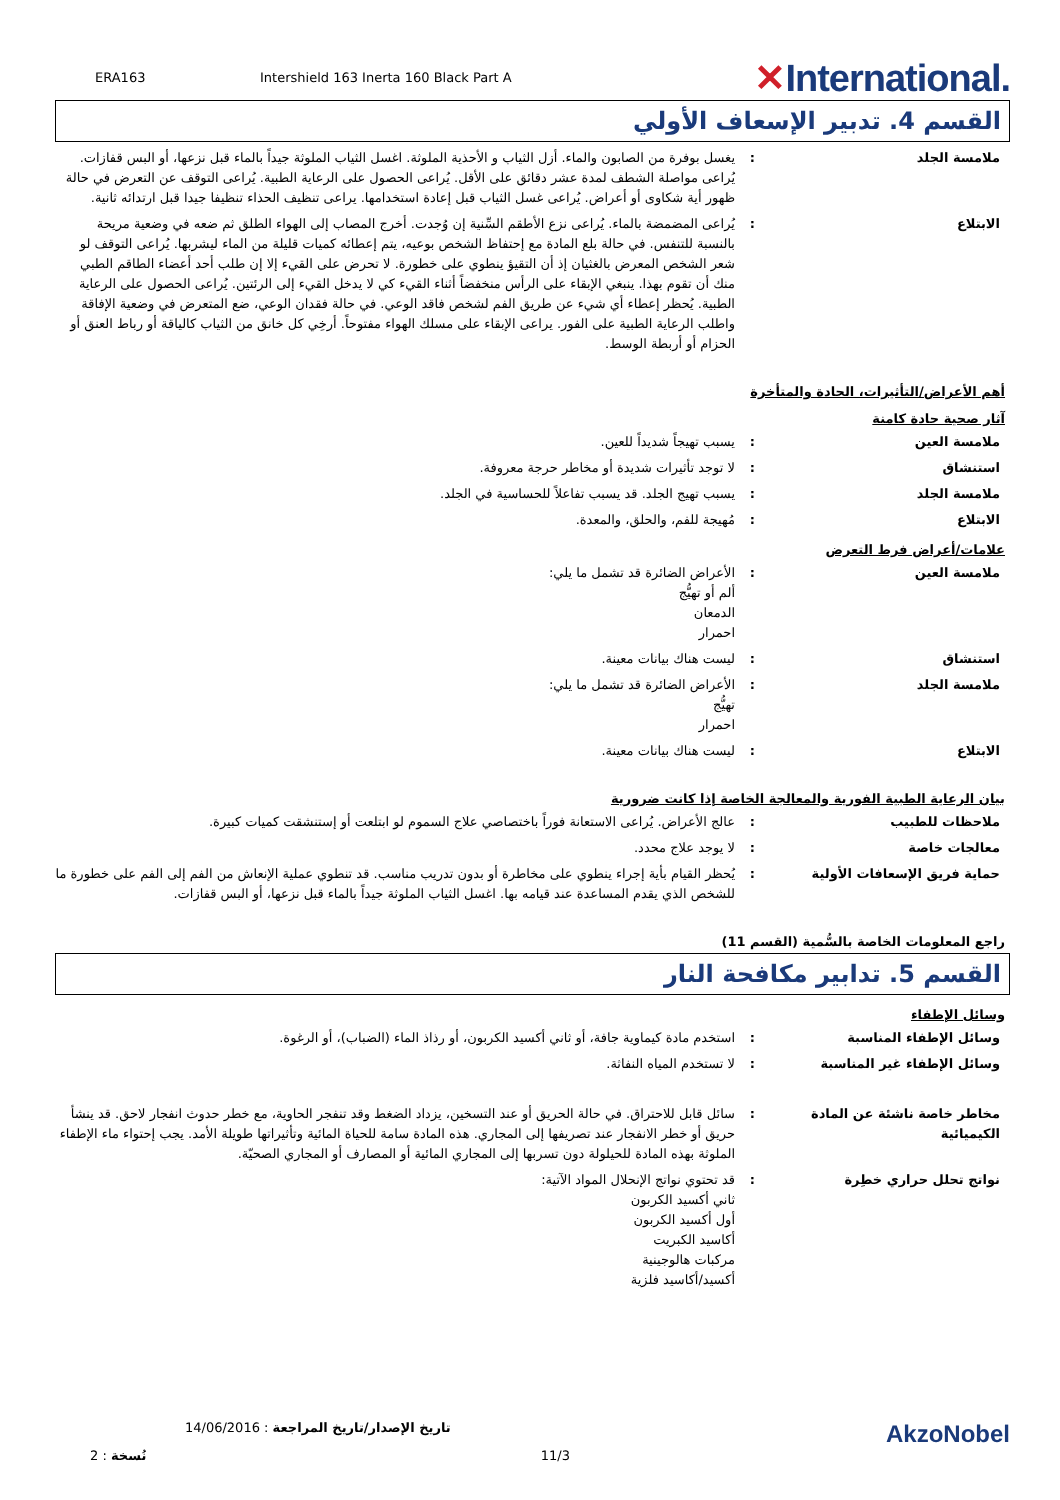ERA163
Intershield 163 Inerta 160 Black Part A
✕International.
القسم 4. تدبير الإسعاف الأولي
ملامسة الجلد : يغسل بوفرة من الصابون والماء. أزل الثياب و الأحذية الملوثة. اغسل الثياب الملوثة جيداً بالماء قبل نزعها، أو البس قفازات. يُراعى مواصلة الشطف لمدة عشر دقائق على الأقل. يُراعى الحصول على الرعاية الطبية. يُراعى التوقف عن التعرض في حالة ظهور أية شكاوى أو أعراض. يُراعى غسل الثياب قبل إعادة استخدامها. يراعى تنظيف الحذاء تنظيفا جيدا قبل ارتدائه ثانية.
الابتلاع : يُراعى المضمضة بالماء. يُراعى نزع الأطقم السِّنية إن وُجدت. أخرج المصاب إلى الهواء الطلق ثم ضعه في وضعية مريحة بالنسبة للتنفس. في حالة بلع المادة مع إحتفاظ الشخص بوعيه، يتم إعطائه كميات قليلة من الماء ليشربها. يُراعى التوقف لو شعر الشخص المعرض بالغثيان إذ أن التقيؤ ينطوي على خطورة. لا تحرض على القيء إلا إن طلب أحد أعضاء الطاقم الطبي منك أن تقوم بهذا. ينبغي الإبقاء على الرأس منخفضاً أثناء القيء كي لا يدخل القيء إلى الرئتين. يُراعى الحصول على الرعاية الطبية. يُحظر إعطاء أي شيء عن طريق الفم لشخص فاقد الوعي. في حالة فقدان الوعي، ضع المتعرض في وضعية الإفاقة واطلب الرعاية الطبية على الفور. يراعى الإبقاء على مسلك الهواء مفتوحاً. أرخِي كل خانق من الثياب كالياقة أو رباط العنق أو الحزام أو أربطة الوسط.
أهم الأعراض/التأثيرات، الحادة والمتأخرة
آثار صحية حادة كامنة
ملامسة العين : يسبب تهيجاً شديداً للعين.
استنشاق : لا توجد تأثيرات شديدة أو مخاطر حرجة معروفة.
ملامسة الجلد : يسبب تهيج الجلد. قد يسبب تفاعلاً للحساسية في الجلد.
الابتلاع : مُهيجة للفم، والحلق، والمعدة.
علامات/أعراض فرط التعرض
ملامسة العين : الأعراض الضائرة قد تشمل ما يلي:
ألم أو تهيُّج
الدمعان
احمرار
استنشاق : ليست هناك بيانات معينة.
ملامسة الجلد : الأعراض الضائرة قد تشمل ما يلي:
تهيُّج
احمرار
الابتلاع : ليست هناك بيانات معينة.
بيان الرعاية الطبية الفورية والمعالجة الخاصة إذا كانت ضرورية
ملاحظات للطبيب : عالج الأعراض. يُراعى الاستعانة فوراً باختصاصي علاج السموم لو ابتلعت أو إستنشقت كميات كبيرة.
معالجات خاصة : لا يوجد علاج محدد.
حماية فريق الإسعافات الأولية : يُحظر القيام بأية إجراء ينطوي على مخاطرة أو بدون تدريب مناسب. قد تنطوي عملية الإنعاش من الفم إلى الفم على خطورة ما للشخص الذي يقدم المساعدة عند قيامه بها. اغسل الثياب الملوثة جيداً بالماء قبل نزعها، أو البس قفازات.
راجع المعلومات الخاصة بالسُّمية (القسم 11)
القسم 5. تدابير مكافحة النار
وسائل الإطفاء
وسائل الإطفاء المناسبة : استخدم مادة كيماوية جافة، أو ثاني أكسيد الكربون، أو رذاذ الماء (الضباب)، أو الرغوة.
وسائل الإطفاء غير المناسبة : لا تستخدم المياه النفاثة.
مخاطر خاصة ناشئة عن المادة الكيميائية
: سائل قابل للاحتراق. في حالة الحريق أو عند التسخين، يزداد الضغط وقد تنفجر الحاوية، مع خطر حدوث انفجار لاحق. قد ينشأ حريق أو خطر الانفجار عند تصريفها إلى المجاري. هذه المادة سامة للحياة المائية وتأثيراتها طويلة الأمد. يجب إحتواء ماء الإطفاء الملوثة بهذه المادة للحيلولة دون تسربها إلى المجاري المائية أو المصارف أو المجاري الصحيّة.
نواتج تحلل حراري خطِرة : قد تحتوي نواتج الإنحلال المواد الآتية:
ثاني أكسيد الكربون
أول أكسيد الكربون
أكاسيد الكبريت
مركبات هالوجينية
أكسيد/أكاسيد فلزية
14/06/2016 : تاريخ الإصدار/تاريخ المراجعة
AkzoNobel
2 : نُسخة 11/3